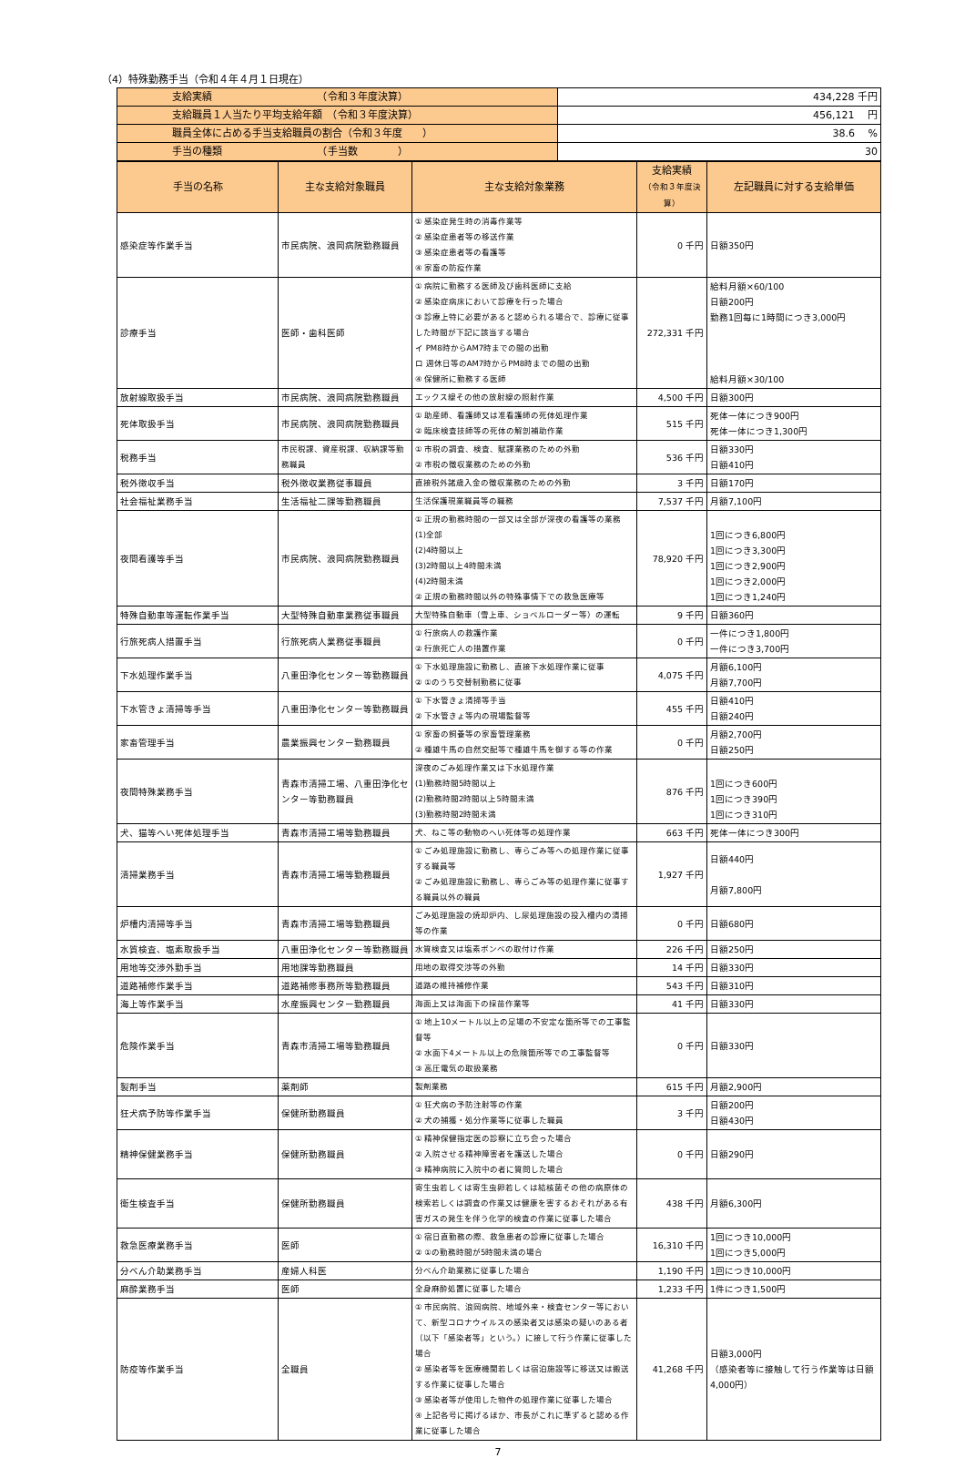（4）特殊勤務手当（令和４年４月１日現在）
| 支給実績 （令和３年度決算） | 434,228 千円 |
| 支給職員１人当たり平均支給年額 （令和３年度決算） | 456,121 円 |
| 職員全体に占める手当支給職員の割合（令和３年度 ） | 38.6 % |
| 手当の種類 （手当数 ） | 30 |
| 手当の名称 | 主な支給対象職員 | 主な支給対象業務 | 支給実績 （令和３年度決算） | 左記職員に対する支給単価 |
| --- | --- | --- | --- | --- |
| 感染症等作業手当 | 市民病院、浪岡病院勤務職員 | ① 感染症発生時の消毒作業等 ② 感染症患者等の移送作業 ③ 感染症患者等の看護等 ④ 家畜の防疫作業 | 0 千円 | 日額350円 |
| 診療手当 | 医師・歯科医師 | ① 病院に勤務する医師及び歯科医師に支給 ② 感染症病床において診療を行った場合 ③ 診療上特に必要があると認められる場合で、診療に従事した時間が下記に該当する場合 イ PM8時からAM7時までの間の出勤 ロ 週休日等のAM7時からPM8時までの間の出勤 ④ 保健所に勤務する医師 | 272,331 千円 | 給料月額×60/100 日額200円 勤務1回毎に1時間につき3,000円 給料月額×30/100 |
| 放射線取扱手当 | 市民病院、浪岡病院勤務職員 | エックス線その他の放射線の照射作業 | 4,500 千円 | 日額300円 |
| 死体取扱手当 | 市民病院、浪岡病院勤務職員 | ① 助産師、看護師又は准看護師の死体処理作業 ② 臨床検査技師等の死体の解剖補助作業 | 515 千円 | 死体一体につき900円 死体一体につき1,300円 |
| 税務手当 | 市民税課、資産税課、収納課等勤務職員 | ① 市税の調査、検査、賦課業務のための外勤 ② 市税の徴収業務のための外勤 | 536 千円 | 日額330円 日額410円 |
| 税外徴収手当 | 税外徴収業務従事職員 | 直接税外諸歳入金の徴収業務のための外勤 | 3 千円 | 日額170円 |
| 社会福祉業務手当 | 生活福祉二課等勤務職員 | 生活保護現業職員等の職務 | 7,537 千円 | 月額7,100円 |
| 夜間看護等手当 | 市民病院、浪岡病院勤務職員 | ① 正規の勤務時間の一部又は全部が深夜の看護等の業務 (1)全部 (2)4時間以上 (3)2時間以上4時間未満 (4)2時間未満 ② 正規の勤務時間以外の特殊事情下での救急医療等 | 78,920 千円 | 1回につき6,800円 1回につき3,300円 1回につき2,900円 1回につき2,000円 1回につき1,240円 |
| 特殊自動車等運転作業手当 | 大型特殊自動車業務従事職員 | 大型特殊自動車（雪上車、ショベルローダー等）の運転 | 9 千円 | 日額360円 |
| 行旅死病人措置手当 | 行旅死病人業務従事職員 | ① 行旅病人の救護作業 ② 行旅死亡人の措置作業 | 0 千円 | 一件につき1,800円 一件につき3,700円 |
| 下水処理作業手当 | 八重田浄化センター等勤務職員 | ① 下水処理施設に勤務し、直接下水処理作業に従事 ② ①のうち交替制勤務に従事 | 4,075 千円 | 月額6,100円 月額7,700円 |
| 下水管きょ清掃等手当 | 八重田浄化センター等勤務職員 | ① 下水管きょ清掃等手当 ② 下水管きょ等内の現場監督等 | 455 千円 | 日額410円 日額240円 |
| 家畜管理手当 | 農業振興センター勤務職員 | ① 家畜の飼養等の家畜管理業務 ② 種雄牛馬の自然交配等で種雄牛馬を御する等の作業 | 0 千円 | 月額2,700円 日額250円 |
| 夜間特殊業務手当 | 青森市清掃工場、八重田浄化センター等勤務職員 | 深夜のごみ処理作業又は下水処理作業 (1)勤務時間5時間以上 (2)勤務時間2時間以上5時間未満 (3)勤務時間2時間未満 | 876 千円 | 1回につき600円 1回につき390円 1回につき310円 |
| 犬、猫等へい死体処理手当 | 青森市清掃工場等勤務職員 | 犬、ねこ等の動物のへい死体等の処理作業 | 663 千円 | 死体一体につき300円 |
| 清掃業務手当 | 青森市清掃工場等勤務職員 | ① ごみ処理施設に勤務し、専らごみ等への処理作業に従事する職員等 ② ごみ処理施設に勤務し、専らごみ等の処理作業に従事する職員以外の職員 | 1,927 千円 | 日額440円 月額7,800円 |
| 炉槽内清掃等手当 | 青森市清掃工場等勤務職員 | ごみ処理施設の焼却炉内、し尿処理施設の投入槽内の清掃等の作業 | 0 千円 | 日額680円 |
| 水質検査、塩素取扱手当 | 八重田浄化センター等勤務職員 | 水質検査又は塩素ボンベの取付け作業 | 226 千円 | 日額250円 |
| 用地等交渉外勤手当 | 用地課等勤務職員 | 用地の取得交渉等の外勤 | 14 千円 | 日額330円 |
| 道路補修作業手当 | 道路補修事務所等勤務職員 | 道路の維持補修作業 | 543 千円 | 日額310円 |
| 海上等作業手当 | 水産振興センター勤務職員 | 海面上又は海面下の採苗作業等 | 41 千円 | 日額330円 |
| 危険作業手当 | 青森市清掃工場等勤務職員 | ① 地上10メートル以上の足場の不安定な箇所等での工事監督等 ② 水面下4メートル以上の危険箇所等での工事監督等 ③ 高圧電気の取扱業務 | 0 千円 | 日額330円 |
| 製剤手当 | 薬剤師 | 製剤業務 | 615 千円 | 月額2,900円 |
| 狂犬病予防等作業手当 | 保健所勤務職員 | ① 狂犬病の予防注射等の作業 ② 犬の捕獲・処分作業等に従事した職員 | 3 千円 | 日額200円 日額430円 |
| 精神保健業務手当 | 保健所勤務職員 | ① 精神保健指定医の診察に立ち会った場合 ② 入院させる精神障害者を護送した場合 ③ 精神病院に入院中の者に質問した場合 | 0 千円 | 日額290円 |
| 衛生検査手当 | 保健所勤務職員 | 寄生虫若しくは寄生虫卵若しくは結核菌その他の病原体の検索若しくは調査の作業又は健康を害するおそれがある有害ガスの発生を伴う化学的検査の作業に従事した場合 | 438 千円 | 月額6,300円 |
| 救急医療業務手当 | 医師 | ① 宿日直勤務の際、救急患者の診療に従事した場合 ② ①の勤務時間が5時間未満の場合 | 16,310 千円 | 1回につき10,000円 1回につき5,000円 |
| 分べん介助業務手当 | 産婦人科医 | 分べん介助業務に従事した場合 | 1,190 千円 | 1回につき10,000円 |
| 麻酔業務手当 | 医師 | 全身麻酔処置に従事した場合 | 1,233 千円 | 1件につき1,500円 |
| 防疫等作業手当 | 全職員 | ① 市民病院、浪岡病院、地域外来・検査センター等において、新型コロナウイルスの感染者又は感染の疑いのある者（以下「感染者等」という。）に接して行う作業に従事した場合 ② 感染者等を医療機関若しくは宿泊施設等に移送又は搬送する作業に従事した場合 ③ 感染者等が使用した物件の処理作業に従事した場合 ④ 上記各号に掲げるほか、市長がこれに準ずると認める作業に従事した場合 | 41,268 千円 | 日額3,000円 （感染者等に接触して行う作業等は日額4,000円） |
7